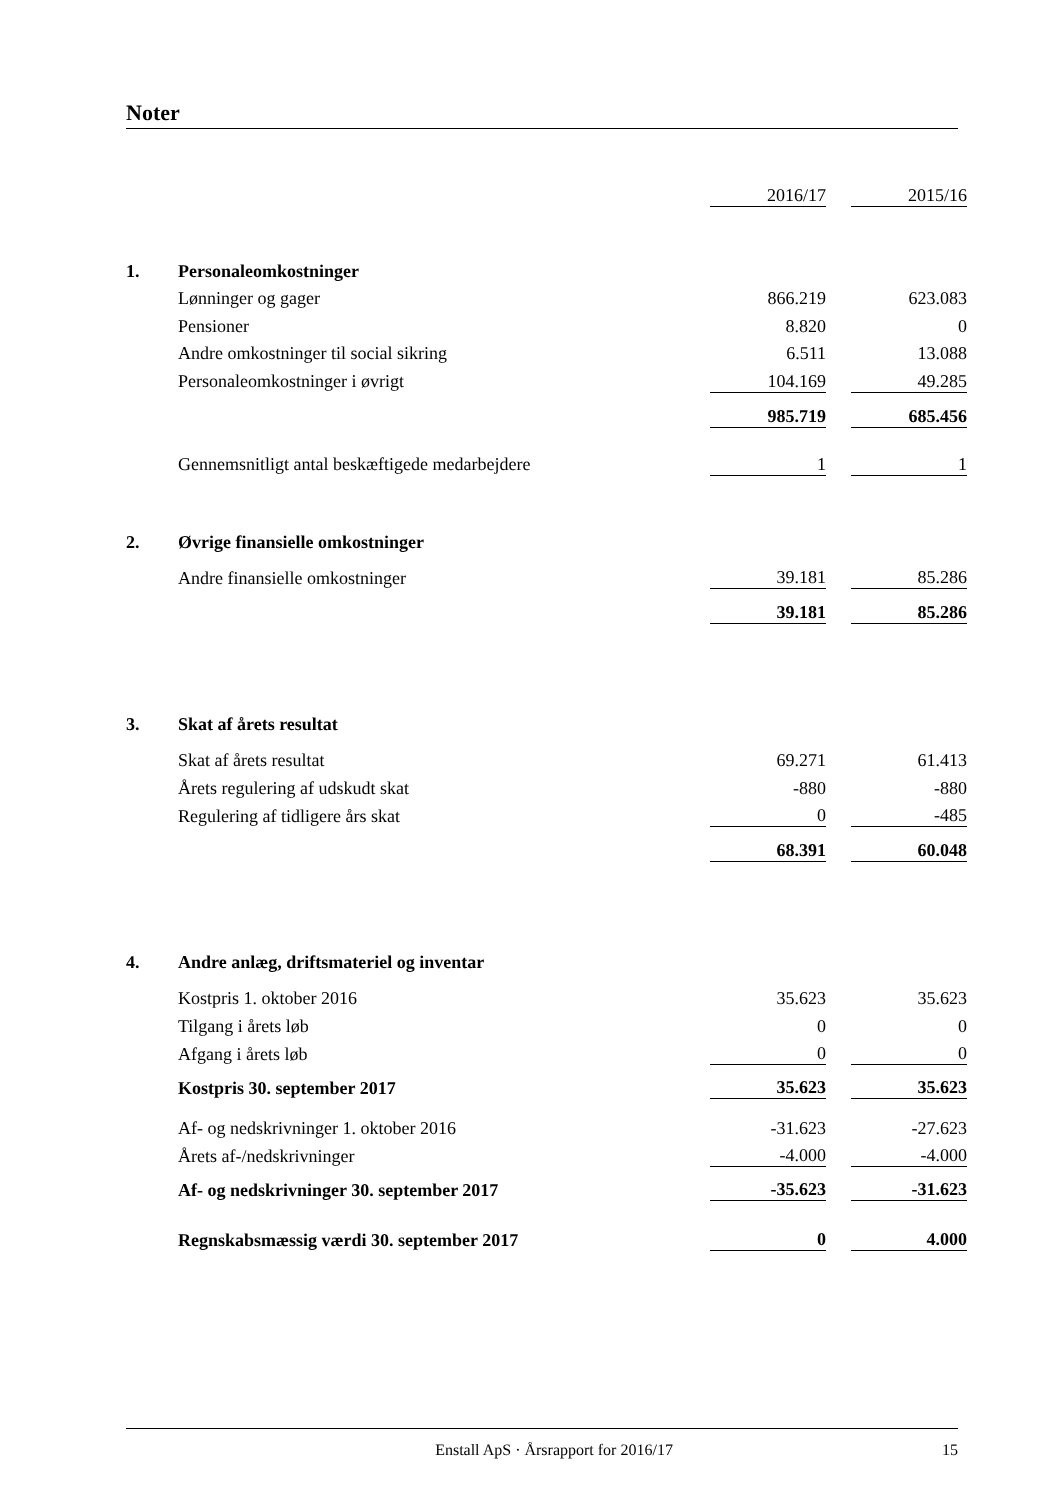Noter
| | | 2016/17 | | 2015/16 |
| 1. | Personaleomkostninger | | | |
| | Lønninger og gager | 866.219 | | 623.083 |
| | Pensioner | 8.820 | | 0 |
| | Andre omkostninger til social sikring | 6.511 | | 13.088 |
| | Personaleomkostninger i øvrigt | 104.169 | | 49.285 |
| | | 985.719 | | 685.456 |
| | Gennemsnitligt antal beskæftigede medarbejdere | 1 | | 1 |
| 2. | Øvrige finansielle omkostninger | | | |
| | Andre finansielle omkostninger | 39.181 | | 85.286 |
| | | 39.181 | | 85.286 |
| 3. | Skat af årets resultat | | | |
| | Skat af årets resultat | 69.271 | | 61.413 |
| | Årets regulering af udskudt skat | -880 | | -880 |
| | Regulering af tidligere års skat | 0 | | -485 |
| | | 68.391 | | 60.048 |
| 4. | Andre anlæg, driftsmateriel og inventar | | | |
| | Kostpris 1. oktober 2016 | 35.623 | | 35.623 |
| | Tilgang i årets løb | 0 | | 0 |
| | Afgang i årets løb | 0 | | 0 |
| | Kostpris 30. september 2017 | 35.623 | | 35.623 |
| | Af- og nedskrivninger 1. oktober 2016 | -31.623 | | -27.623 |
| | Årets af-/nedskrivninger | -4.000 | | -4.000 |
| | Af- og nedskrivninger 30. september 2017 | -35.623 | | -31.623 |
| | Regnskabsmæssig værdi 30. september 2017 | 0 | | 4.000 |
Enstall ApS · Årsrapport for 2016/17 15